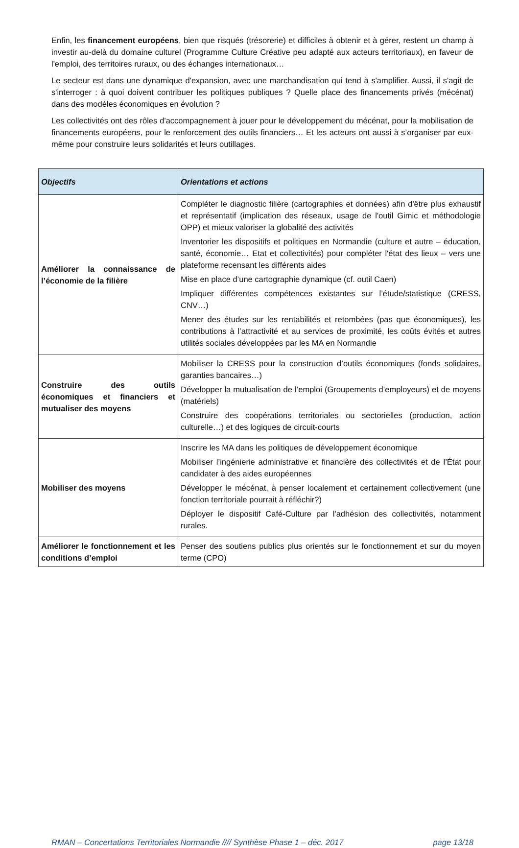Enfin, les financement européens, bien que risqués (trésorerie) et difficiles à obtenir et à gérer, restent un champ à investir au-delà du domaine culturel (Programme Culture Créative peu adapté aux acteurs territoriaux), en faveur de l'emploi, des territoires ruraux, ou des échanges internationaux…
Le secteur est dans une dynamique d'expansion, avec une marchandisation qui tend à s'amplifier. Aussi, il s'agit de s'interroger : à quoi doivent contribuer les politiques publiques ? Quelle place des financements privés (mécénat) dans des modèles économiques en évolution ?
Les collectivités ont des rôles d'accompagnement à jouer pour le développement du mécénat, pour la mobilisation de financements européens, pour le renforcement des outils financiers… Et les acteurs ont aussi à s’organiser par eux-même pour construire leurs solidarités et leurs outillages.
| Objectifs | Orientations et actions |
| --- | --- |
| Améliorer la connaissance de l’économie de la filière | Compléter le diagnostic filière (cartographies et données) afin d'être plus exhaustif et représentatif (implication des réseaux, usage de l'outil Gimic et méthodologie OPP) et mieux valoriser la globalité des activités Inventorier les dispositifs et politiques en Normandie (culture et autre – éducation, santé, économie… Etat et collectivités) pour compléter l'état des lieux – vers une plateforme recensant les différents aides Mise en place d’une cartographie dynamique (cf. outil Caen) Impliquer différentes compétences existantes sur l’étude/statistique (CRESS, CNV…) Mener des études sur les rentabilités et retombées (pas que économiques), les contributions à l’attractivité et au services de proximité, les coûts évités et autres utilités sociales développées par les MA en Normandie |
| Construire des outils économiques et financiers et mutualiser des moyens | Mobiliser la CRESS pour la construction d’outils économiques (fonds solidaires, garanties bancaires…) Développer la mutualisation de l’emploi (Groupements d’employeurs) et de moyens (matériels) Construire des coopérations territoriales ou sectorielles (production, action culturelle…) et des logiques de circuit-courts |
| Mobiliser des moyens | Inscrire les MA dans les politiques de développement économique Mobiliser l’ingénierie administrative et financière des collectivités et de l’État pour candidater à des aides européennes Développer le mécénat, à penser localement et certainement collectivement (une fonction territoriale pourrait à réfléchir?) Déployer le dispositif Café-Culture par l'adhésion des collectivités, notamment rurales. |
| Améliorer le fonctionnement et les conditions d’emploi | Penser des soutiens publics plus orientés sur le fonctionnement et sur du moyen terme (CPO) |
RMAN – Concertations Territoriales Normandie //// Synthèse Phase 1 – déc. 2017 page 13/18